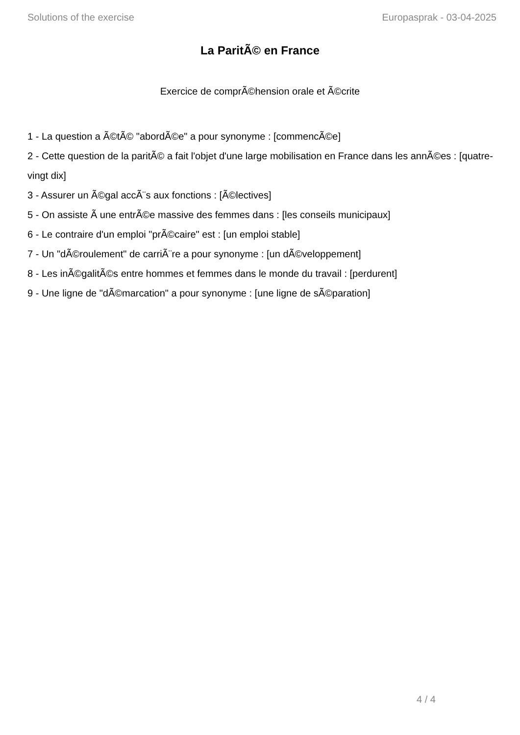Solutions of the exercise Europasprak - 03-04-2025
La ParitÃ© en France
Exercice de comprÃ©hension orale et Ã©crite
1 - La question a Ã©tÃ© "abordÃ©e" a pour synonyme : [commencÃ©e]
2 - Cette question de la paritÃ© a fait l'objet d'une large mobilisation en France dans les annÃ©es : [quatre-vingt dix]
3 - Assurer un Ã©gal accÃ¨s aux fonctions : [Ã©lectives]
5 - On assiste Ã une entrÃ©e massive des femmes dans : [les conseils municipaux]
6 - Le contraire d'un emploi "prÃ©caire" est : [un emploi stable]
7 - Un "dÃ©roulement" de carriÃ¨re a pour synonyme : [un dÃ©veloppement]
8 - Les inÃ©galitÃ©s entre hommes et femmes dans le monde du travail : [perdurent]
9 - Une ligne de "dÃ©marcation" a pour synonyme : [une ligne de sÃ©paration]
4 / 4